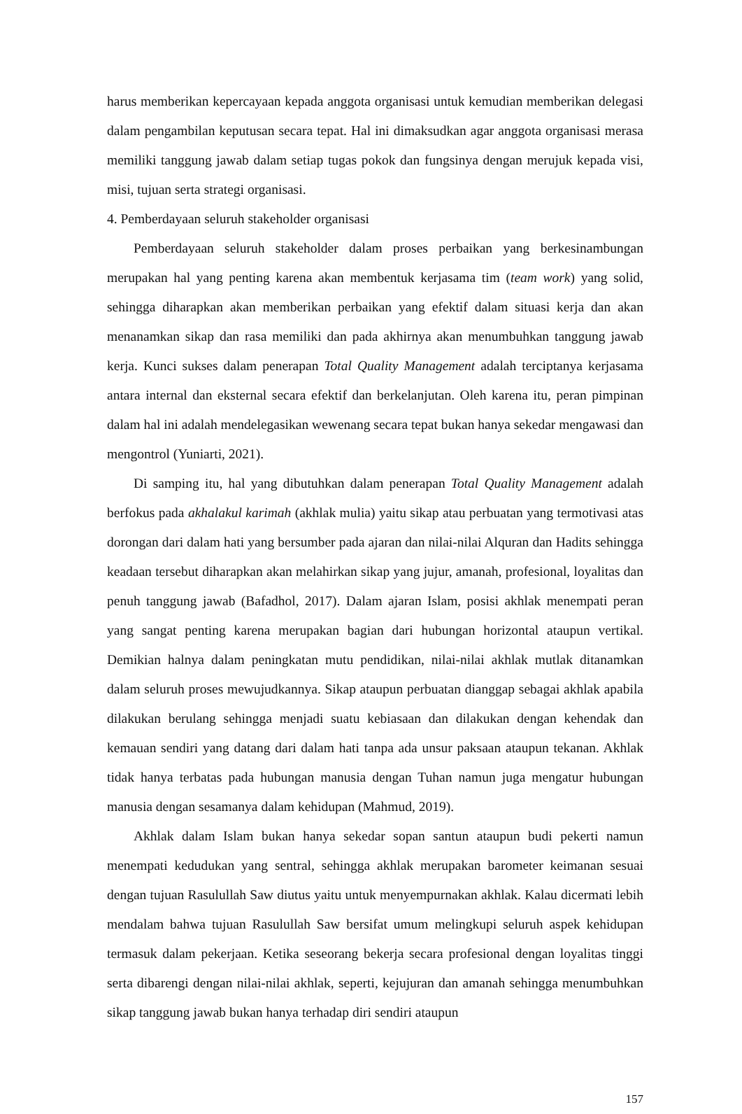harus memberikan kepercayaan kepada anggota organisasi untuk kemudian memberikan delegasi dalam pengambilan keputusan secara tepat. Hal ini dimaksudkan agar anggota organisasi merasa memiliki tanggung jawab dalam setiap tugas pokok dan fungsinya dengan merujuk kepada visi, misi, tujuan serta strategi organisasi.
4. Pemberdayaan seluruh stakeholder organisasi
Pemberdayaan seluruh stakeholder dalam proses perbaikan yang berkesinambungan merupakan hal yang penting karena akan membentuk kerjasama tim (team work) yang solid, sehingga diharapkan akan memberikan perbaikan yang efektif dalam situasi kerja dan akan menanamkan sikap dan rasa memiliki dan pada akhirnya akan menumbuhkan tanggung jawab kerja. Kunci sukses dalam penerapan Total Quality Management adalah terciptanya kerjasama antara internal dan eksternal secara efektif dan berkelanjutan. Oleh karena itu, peran pimpinan dalam hal ini adalah mendelegasikan wewenang secara tepat bukan hanya sekedar mengawasi dan mengontrol (Yuniarti, 2021).
Di samping itu, hal yang dibutuhkan dalam penerapan Total Quality Management adalah berfokus pada akhalakul karimah (akhlak mulia) yaitu sikap atau perbuatan yang termotivasi atas dorongan dari dalam hati yang bersumber pada ajaran dan nilai-nilai Alquran dan Hadits sehingga keadaan tersebut diharapkan akan melahirkan sikap yang jujur, amanah, profesional, loyalitas dan penuh tanggung jawab (Bafadhol, 2017). Dalam ajaran Islam, posisi akhlak menempati peran yang sangat penting karena merupakan bagian dari hubungan horizontal ataupun vertikal. Demikian halnya dalam peningkatan mutu pendidikan, nilai-nilai akhlak mutlak ditanamkan dalam seluruh proses mewujudkannya. Sikap ataupun perbuatan dianggap sebagai akhlak apabila dilakukan berulang sehingga menjadi suatu kebiasaan dan dilakukan dengan kehendak dan kemauan sendiri yang datang dari dalam hati tanpa ada unsur paksaan ataupun tekanan. Akhlak tidak hanya terbatas pada hubungan manusia dengan Tuhan namun juga mengatur hubungan manusia dengan sesamanya dalam kehidupan (Mahmud, 2019).
Akhlak dalam Islam bukan hanya sekedar sopan santun ataupun budi pekerti namun menempati kedudukan yang sentral, sehingga akhlak merupakan barometer keimanan sesuai dengan tujuan Rasulullah Saw diutus yaitu untuk menyempurnakan akhlak. Kalau dicermati lebih mendalam bahwa tujuan Rasulullah Saw bersifat umum melingkupi seluruh aspek kehidupan termasuk dalam pekerjaan. Ketika seseorang bekerja secara profesional dengan loyalitas tinggi serta dibarengi dengan nilai-nilai akhlak, seperti, kejujuran dan amanah sehingga menumbuhkan sikap tanggung jawab bukan hanya terhadap diri sendiri ataupun
157